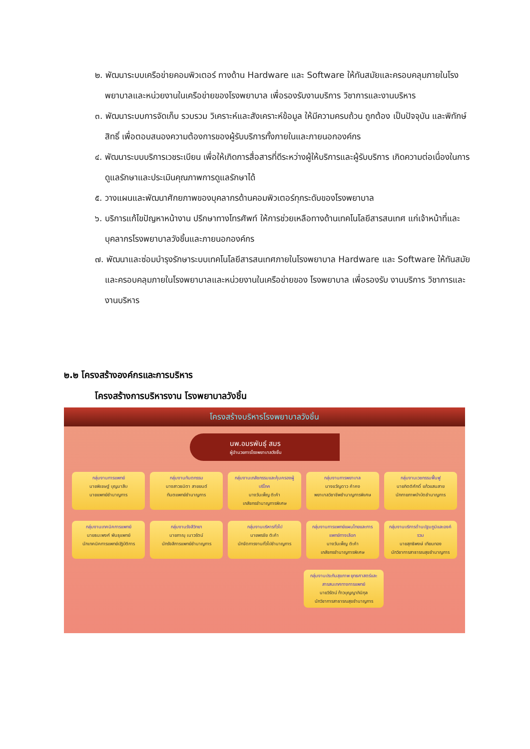๒. พัฒนาระบบเครือข่ายคอมพิวเตอร์ ทางด้าน Hardware และ Software ให้ทันสมัยและครอบคลุมภายในโรงพยาบาลและหน่วยงานในเครือข่ายของโรงพยาบาล เพื่อรองรับงานบริการ วิชาการและงานบริหาร
๓. พัฒนาระบบการจัดเก็บ รวบรวม วิเคราะห์และสังเคราะห์ข้อมูล ให้มีความครบถ้วน ถูกต้อง เป็นปัจจุบัน และพิทักษ์สิทธิ์ เพื่อตอบสนองความต้องการของผู้รับบริการทั้งภายในและภายนอกองค์กร
๔. พัฒนาระบบบริการเวชระเบียน เพื่อให้เกิดการสื่อสารที่ดีระหว่างผู้ให้บริการและผู้รับบริการ เกิดความต่อเนื่องในการดูแลรักษาและประเมินคุณภาพการดูแลรักษาได้
๕. วางแผนและพัฒนาศักยภาพของบุคลากรด้านคอมพิวเตอร์ทุกระดับของโรงพยาบาล
๖. บริการแก้ไขปัญหาหน้างาน ปรึกษาทางโทรศัพท์ ให้การช่วยเหลือทางด้านเทคโนโลยีสารสนเทศ แก่เจ้าหน้าที่และบุคลากรโรงพยาบาลวังชิ้นและภายนอกองค์กร
๗. พัฒนาและซ่อมบำรุงรักษาระบบเทคโนโลยีสารสนเทศภายในโรงพยาบาล Hardware และ Software ให้ทันสมัยและครอบคลุมภายในโรงพยาบาลและหน่วยงานในเครือข่ายของ โรงพยาบาล เพื่อรองรับ งานบริการ วิชาการและงานบริหาร
๒.๒ โครงสร้างองค์กรและการบริหาร
โครงสร้างการบริหารงาน โรงพยาบาลวังชิ้น
โครงสร้างบริหารโรงพยาบาลวังชิ้น
นพ.อมรพันธุ์ สมร
ผู้อำนวยการโรงพยาบาลวังชิ้น
กลุ่มงานการแพทย์
นายพิเชษฐ์ บุญมาสืบ
นายแพทย์ชำนาญการ
กลุ่มงานทันตกรรม
นางสาวธนิตา สายยนต์
ทันตแพทย์ชำนาญการ
กลุ่มงานเภสัชกรรมและคุ้มครองผู้บริโภค
นางวันเพ็ญ ติะคำ
เภสัชกรชำนาญการพิเศษ
กลุ่มงานการพยาบาล
นางขวัญดาว คำคง
พยาบาลวิชาชีพชำนาญการพิเศษ
กลุ่มงานเวชกรรมฟื้นฟู
นายกิตติศักดิ์ แก้วแสนสาย
นักกายภาพบำบัดชำนาญการ
กลุ่มงานเทคนิคการแพทย์
นายธนะพงศ์ พันธุแพทย์
นักเทคนิคการแพทย์ปฏิบัติการ
กลุ่มงานรังสีวิทยา
นายภาณุ เนาวรัตน์
นักรังสีการแพทย์ชำนาญการ
กลุ่มงานบริหารทั่วไป
นายพรชัย ติะคำ
นักจัดการงานทั่วไปชำนาญการ
กลุ่มงานการแพทย์แผนไทยและการแพทย์ทางเลือก
นางวันเพ็ญ ติะคำ
เภสัชกรชำนาญการพิเศษ
กลุ่มงานบริการด้านปฐมภูมิและองค์รวม
นายสุทธิพงษ์ เทียนทอง
นักวิชาการสาธารณสุขชำนาญการ
กลุ่มงานประกันสุขภาพ ยุทธศาสตร์และสารสนเทศทางการแพทย์
นายวิรัตน์ ท้าวบุญญาภินิกุล
นักวิชาการสาธารณสุขชำนาญการ